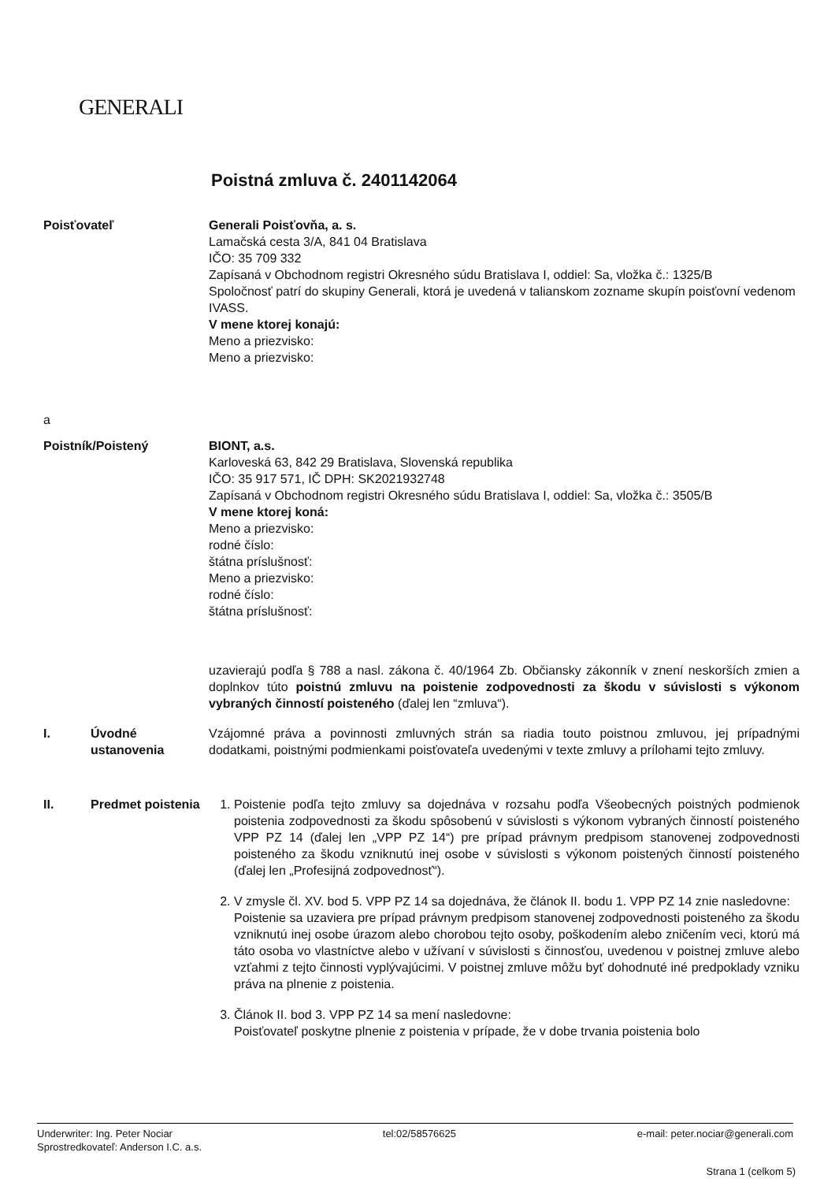GENERALI
Poistná zmluva č. 2401142064
Poisťovateľ Generali Poisťovňa, a. s.
Lamačská cesta 3/A, 841 04 Bratislava
IČO: 35 709 332
Zapísaná v Obchodnom registri Okresného súdu Bratislava I, oddiel: Sa, vložka č.: 1325/B
Spoločnosť patrí do skupiny Generali, ktorá je uvedená v talianskom zozname skupín poisťovní vedenom IVASS.
V mene ktorej konajú:
Meno a priezvisko:
Meno a priezvisko:
a
Poistník/Poistený BIONT, a.s.
Karloveská 63, 842 29 Bratislava, Slovenská republika
IČO: 35 917 571, IČ DPH: SK2021932748
Zapísaná v Obchodnom registri Okresného súdu Bratislava I, oddiel: Sa, vložka č.: 3505/B
V mene ktorej koná:
Meno a priezvisko:
rodné číslo:
štátna príslušnosť:
Meno a priezvisko:
rodné číslo:
štátna príslušnosť:
uzavierajú podľa § 788 a nasl. zákona č. 40/1964 Zb. Občiansky zákonník v znení neskorších zmien a doplnkov túto poistnú zmluvu na poistenie zodpovednosti za škodu v súvislosti s výkonom vybraných činností poisteného (ďalej len “zmluva“).
I. Úvodné ustanovenia
Vzájomné práva a povinnosti zmluvných strán sa riadia touto poistnou zmluvou, jej prípadnými dodatkami, poistnými podmienkami poisťovateľa uvedenými v texte zmluvy a prílohami tejto zmluvy.
II. Predmet poistenia
1. Poistenie podľa tejto zmluvy sa dojednáva v rozsahu podľa Všeobecných poistných podmienok poistenia zodpovednosti za škodu spôsobenú v súvislosti s výkonom vybraných činností poisteného VPP PZ 14 (ďalej len „VPP PZ 14“) pre prípad právnym predpisom stanovenej zodpovednosti poisteného za škodu vzniknutú inej osobe v súvislosti s výkonom poistených činností poisteného (ďalej len „Profesijná zodpovednosť“).
2. V zmysle čl. XV. bod 5. VPP PZ 14 sa dojednáva, že článok II. bodu 1. VPP PZ 14 znie nasledovne:
Poistenie sa uzaviera pre prípad právnym predpisom stanovenej zodpovednosti poisteného za škodu vzniknutú inej osobe úrazom alebo chorobou tejto osoby, poškodením alebo zničením veci, ktorú má táto osoba vo vlastníctve alebo v užívaní v súvislosti s činnosťou, uvedenou v poistnej zmluve alebo vzťahmi z tejto činnosti vyplývajúcimi. V poistnej zmluve môžu byť dohodnuté iné predpoklady vzniku práva na plnenie z poistenia.
3. Článok II. bod 3. VPP PZ 14 sa mení nasledovne:
Poisťovateľ poskytne plnenie z poistenia v prípade, že v dobe trvania poistenia bolo
Underwriter: Ing. Peter Nociar
Sprostredkovateľ: Anderson I.C. a.s.
tel:02/58576625 e-mail: peter.nociar@generali.com
Strana 1 (celkom 5)